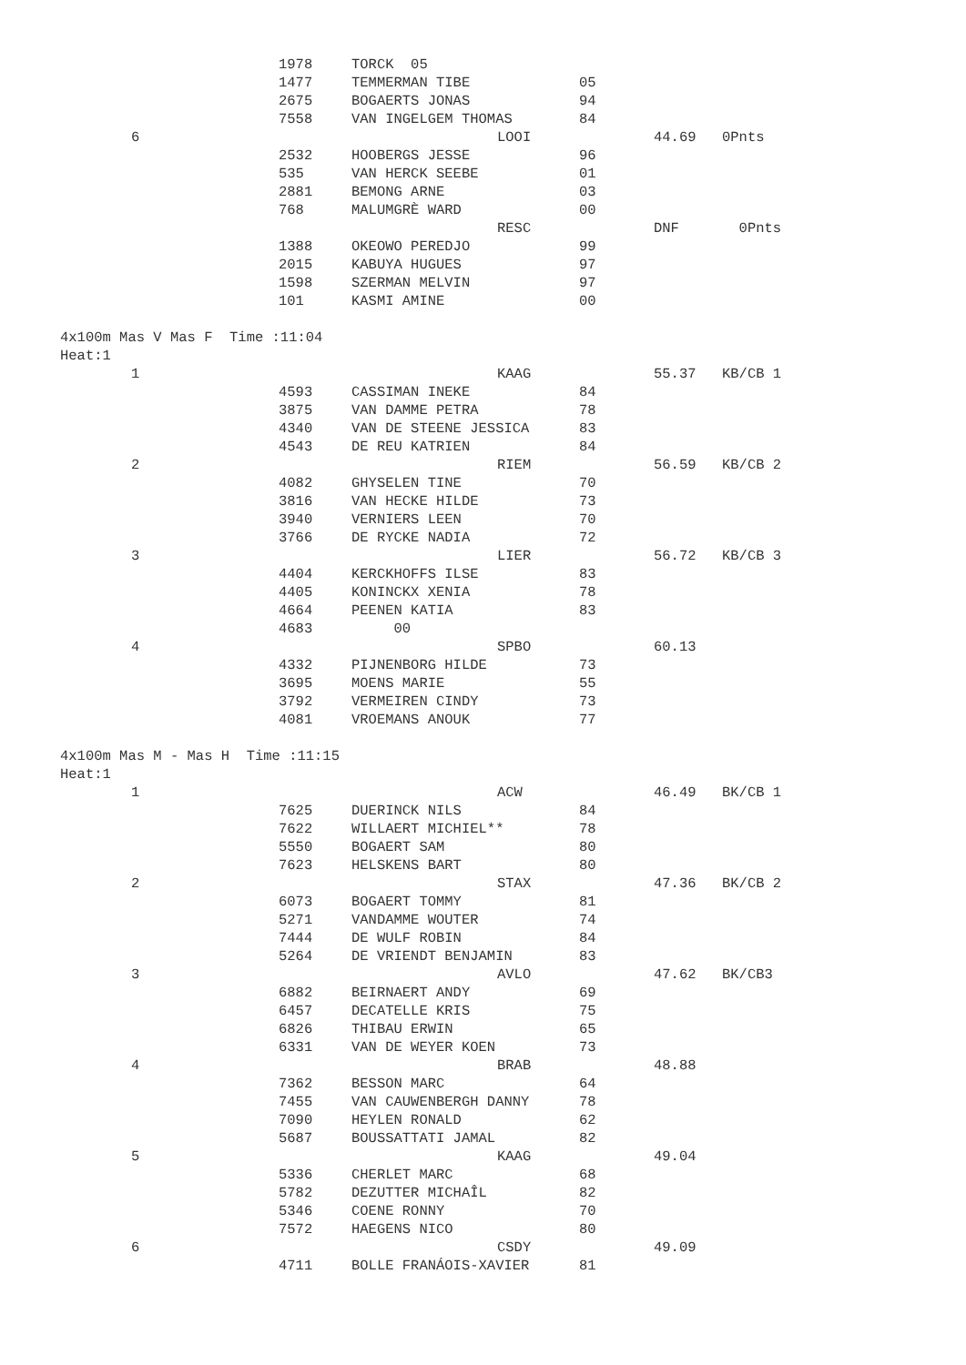| | 1978 | TORCK 05 | | | |
| | 1477 | TEMMERMAN TIBE | 05 | | |
| | 2675 | BOGAERTS JONAS | 94 | | |
| | 7558 | VAN INGELGEM THOMAS | 84 | | |
| 6 | | LOOI | | 44.69 | 0Pnts |
| | 2532 | HOOBERGS JESSE | 96 | | |
| | 535 | VAN HERCK SEEBE | 01 | | |
| | 2881 | BEMONG ARNE | 03 | | |
| | 768 | MALUMGRÈ WARD | 00 | | |
| | | RESC | | DNF | 0Pnts |
| | 1388 | OKEOWO PEREDJO | 99 | | |
| | 2015 | KABUYA HUGUES | 97 | | |
| | 1598 | SZERMAN MELVIN | 97 | | |
| | 101 | KASMI AMINE | 00 | | |
4x100m Mas V Mas F Time :11:04
Heat:1
| 1 | | KAAG | | 55.37 | KB/CB 1 |
| | 4593 | CASSIMAN INEKE | 84 | | |
| | 3875 | VAN DAMME PETRA | 78 | | |
| | 4340 | VAN DE STEENE JESSICA | 83 | | |
| | 4543 | DE REU KATRIEN | 84 | | |
| 2 | | RIEM | | 56.59 | KB/CB 2 |
| | 4082 | GHYSELEN TINE | 70 | | |
| | 3816 | VAN HECKE HILDE | 73 | | |
| | 3940 | VERNIERS LEEN | 70 | | |
| | 3766 | DE RYCKE NADIA | 72 | | |
| 3 | | LIER | | 56.72 | KB/CB 3 |
| | 4404 | KERCKHOFFS ILSE | 83 | | |
| | 4405 | KONINCKX XENIA | 78 | | |
| | 4664 | PEENEN KATIA | 83 | | |
| | 4683 | 00 | | | |
| 4 | | SPBO | | 60.13 | |
| | 4332 | PIJNENBORG HILDE | 73 | | |
| | 3695 | MOENS MARIE | 55 | | |
| | 3792 | VERMEIREN CINDY | 73 | | |
| | 4081 | VROEMANS ANOUK | 77 | | |
4x100m Mas M - Mas H Time :11:15
Heat:1
| 1 | | ACW | | 46.49 | BK/CB 1 |
| | 7625 | DUERINCK NILS | 84 | | |
| | 7622 | WILLAERT MICHIEL** | 78 | | |
| | 5550 | BOGAERT SAM | 80 | | |
| | 7623 | HELSKENS BART | 80 | | |
| 2 | | STAX | | 47.36 | BK/CB 2 |
| | 6073 | BOGAERT TOMMY | 81 | | |
| | 5271 | VANDAMME WOUTER | 74 | | |
| | 7444 | DE WULF ROBIN | 84 | | |
| | 5264 | DE VRIENDT BENJAMIN | 83 | | |
| 3 | | AVLO | | 47.62 | BK/CB3 |
| | 6882 | BEIRNAERT ANDY | 69 | | |
| | 6457 | DECATELLE KRIS | 75 | | |
| | 6826 | THIBAU ERWIN | 65 | | |
| | 6331 | VAN DE WEYER KOEN | 73 | | |
| 4 | | BRAB | | 48.88 | |
| | 7362 | BESSON MARC | 64 | | |
| | 7455 | VAN CAUWENBERGH DANNY | 78 | | |
| | 7090 | HEYLEN RONALD | 62 | | |
| | 5687 | BOUSSATTATI JAMAL | 82 | | |
| 5 | | KAAG | | 49.04 | |
| | 5336 | CHERLET MARC | 68 | | |
| | 5782 | DEZUTTER MICHAÎL | 82 | | |
| | 5346 | COENE RONNY | 70 | | |
| | 7572 | HAEGENS NICO | 80 | | |
| 6 | | CSDY | | 49.09 | |
| | 4711 | BOLLE FRANÁOIS-XAVIER | 81 | | |